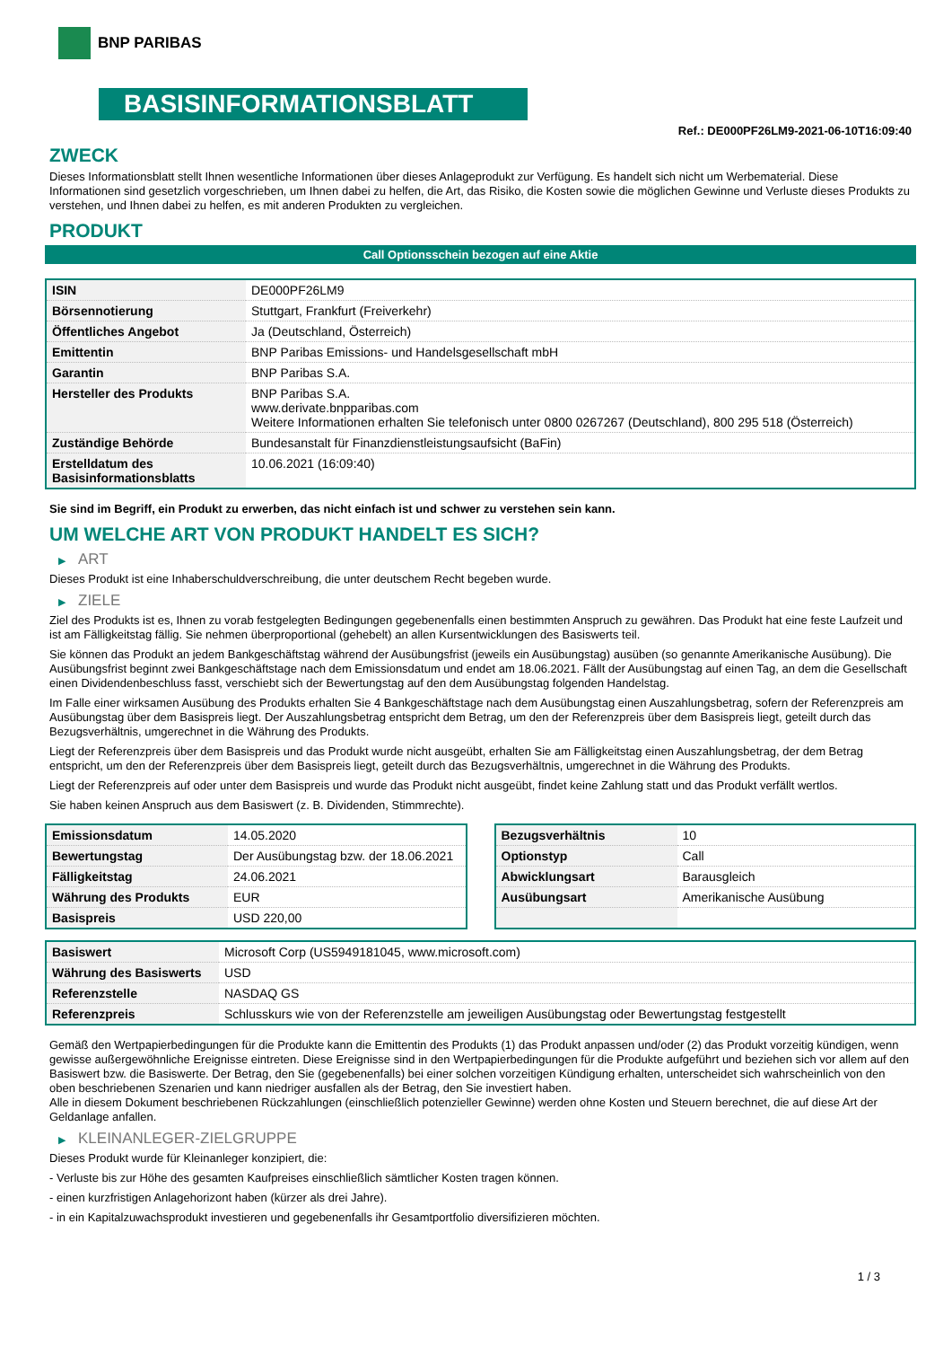BNP PARIBAS
BASISINFORMATIONSBLATT
Ref.: DE000PF26LM9-2021-06-10T16:09:40
ZWECK
Dieses Informationsblatt stellt Ihnen wesentliche Informationen über dieses Anlageprodukt zur Verfügung. Es handelt sich nicht um Werbematerial. Diese Informationen sind gesetzlich vorgeschrieben, um Ihnen dabei zu helfen, die Art, das Risiko, die Kosten sowie die möglichen Gewinne und Verluste dieses Produkts zu verstehen, und Ihnen dabei zu helfen, es mit anderen Produkten zu vergleichen.
PRODUKT
Call Optionsschein bezogen auf eine Aktie
| ISIN | DE000PF26LM9 |
| Börsennotierung | Stuttgart, Frankfurt (Freiverkehr) |
| Öffentliches Angebot | Ja (Deutschland, Österreich) |
| Emittentin | BNP Paribas Emissions- und Handelsgesellschaft mbH |
| Garantin | BNP Paribas S.A. |
| Hersteller des Produkts | BNP Paribas S.A. www.derivate.bnpparibas.com Weitere Informationen erhalten Sie telefonisch unter 0800 0267267 (Deutschland), 800 295 518 (Österreich) |
| Zuständige Behörde | Bundesanstalt für Finanzdienstleistungsaufsicht (BaFin) |
| Erstelldatum des Basisinformationsblatts | 10.06.2021 (16:09:40) |
Sie sind im Begriff, ein Produkt zu erwerben, das nicht einfach ist und schwer zu verstehen sein kann.
UM WELCHE ART VON PRODUKT HANDELT ES SICH?
▶ ART
Dieses Produkt ist eine Inhaberschuldverschreibung, die unter deutschem Recht begeben wurde.
▶ ZIELE
Ziel des Produkts ist es, Ihnen zu vorab festgelegten Bedingungen gegebenenfalls einen bestimmten Anspruch zu gewähren. Das Produkt hat eine feste Laufzeit und ist am Fälligkeitstag fällig. Sie nehmen überproportional (gehebelt) an allen Kursentwicklungen des Basiswerts teil.
Sie können das Produkt an jedem Bankgeschäftstag während der Ausübungsfrist (jeweils ein Ausübungstag) ausüben (so genannte Amerikanische Ausübung). Die Ausübungsfrist beginnt zwei Bankgeschäftstage nach dem Emissionsdatum und endet am 18.06.2021. Fällt der Ausübungstag auf einen Tag, an dem die Gesellschaft einen Dividendenbeschluss fasst, verschiebt sich der Bewertungstag auf den dem Ausübungstag folgenden Handelstag.
Im Falle einer wirksamen Ausübung des Produkts erhalten Sie 4 Bankgeschäftstage nach dem Ausübungstag einen Auszahlungsbetrag, sofern der Referenzpreis am Ausübungstag über dem Basispreis liegt. Der Auszahlungsbetrag entspricht dem Betrag, um den der Referenzpreis über dem Basispreis liegt, geteilt durch das Bezugsverhältnis, umgerechnet in die Währung des Produkts.
Liegt der Referenzpreis über dem Basispreis und das Produkt wurde nicht ausgeübt, erhalten Sie am Fälligkeitstag einen Auszahlungsbetrag, der dem Betrag entspricht, um den der Referenzpreis über dem Basispreis liegt, geteilt durch das Bezugsverhältnis, umgerechnet in die Währung des Produkts.
Liegt der Referenzpreis auf oder unter dem Basispreis und wurde das Produkt nicht ausgeübt, findet keine Zahlung statt und das Produkt verfällt wertlos.
Sie haben keinen Anspruch aus dem Basiswert (z. B. Dividenden, Stimmrechte).
| Emissionsdatum | 14.05.2020 |
| Bewertungstag | Der Ausübungstag bzw. der 18.06.2021 |
| Fälligkeitstag | 24.06.2021 |
| Währung des Produkts | EUR |
| Basispreis | USD 220,00 |
| Bezugsverhältnis | 10 |
| Optionstyp | Call |
| Abwicklungsart | Barausgleich |
| Ausübungsart | Amerikanische Ausübung |
| Basiswert | Microsoft Corp (US5949181045, www.microsoft.com) |
| Währung des Basiswerts | USD |
| Referenzstelle | NASDAQ GS |
| Referenzpreis | Schlusskurs wie von der Referenzstelle am jeweiligen Ausübungstag oder Bewertungstag festgestellt |
Gemäß den Wertpapierbedingungen für die Produkte kann die Emittentin des Produkts (1) das Produkt anpassen und/oder (2) das Produkt vorzeitig kündigen, wenn gewisse außergewöhnliche Ereignisse eintreten. Diese Ereignisse sind in den Wertpapierbedingungen für die Produkte aufgeführt und beziehen sich vor allem auf den Basiswert bzw. die Basiswerte. Der Betrag, den Sie (gegebenenfalls) bei einer solchen vorzeitigen Kündigung erhalten, unterscheidet sich wahrscheinlich von den oben beschriebenen Szenarien und kann niedriger ausfallen als der Betrag, den Sie investiert haben.
Alle in diesem Dokument beschriebenen Rückzahlungen (einschließlich potenzieller Gewinne) werden ohne Kosten und Steuern berechnet, die auf diese Art der Geldanlage anfallen.
▶ KLEINANLEGER-ZIELGRUPPE
Dieses Produkt wurde für Kleinanleger konzipiert, die:
- Verluste bis zur Höhe des gesamten Kaufpreises einschließlich sämtlicher Kosten tragen können.
- einen kurzfristigen Anlagehorizont haben (kürzer als drei Jahre).
- in ein Kapitalzuwachsprodukt investieren und gegebenenfalls ihr Gesamtportfolio diversifizieren möchten.
1 / 3